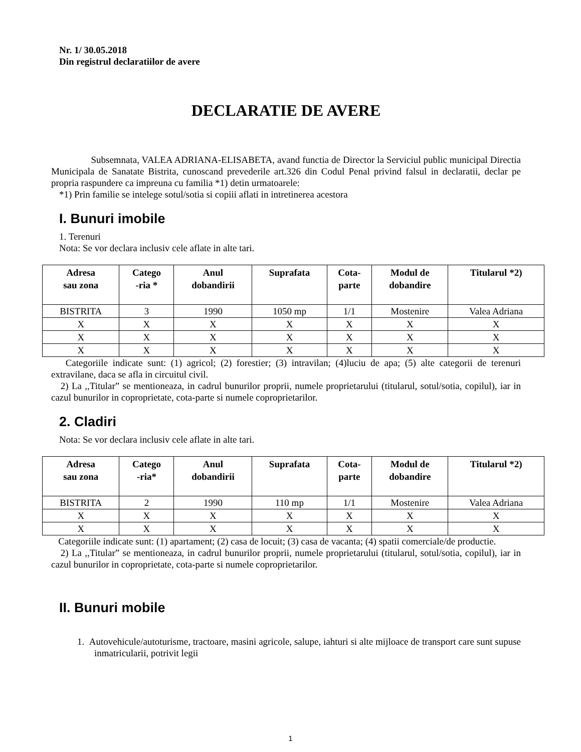Nr. 1/ 30.05.2018
Din registrul declaratiilor de avere
DECLARATIE DE AVERE
Subsemnata, VALEA ADRIANA-ELISABETA, avand functia de Director la Serviciul public municipal Directia Municipala de Sanatate Bistrita, cunoscand prevederile art.326 din Codul Penal privind falsul in declaratii, declar pe propria raspundere ca impreuna cu familia *1) detin urmatoarele:
*1) Prin familie se intelege sotul/sotia si copiii aflati in intretinerea acestora
I. Bunuri imobile
1. Terenuri
Nota: Se vor declara inclusiv cele aflate in alte tari.
| Adresa sau zona | Catego -ria * | Anul dobandirii | Suprafata | Cota- parte | Modul de dobandire | Titularul *2) |
| --- | --- | --- | --- | --- | --- | --- |
| BISTRITA | 3 | 1990 | 1050 mp | 1/1 | Mostenire | Valea Adriana |
| X | X | X | X | X | X | X |
| X | X | X | X | X | X | X |
| X | X | X | X | X | X | X |
Categoriile indicate sunt: (1) agricol; (2) forestier; (3) intravilan; (4)luciu de apa; (5) alte categorii de terenuri extravilane, daca se afla in circuitul civil.
2) La ,,Titular” se mentioneaza, in cadrul bunurilor proprii, numele proprietarului (titularul, sotul/sotia, copilul), iar in cazul bunurilor in coproprietate, cota-parte si numele coproprietarilor.
2. Cladiri
Nota: Se vor declara inclusiv cele aflate in alte tari.
| Adresa sau zona | Catego -ria* | Anul dobandirii | Suprafata | Cota- parte | Modul de dobandire | Titularul *2) |
| --- | --- | --- | --- | --- | --- | --- |
| BISTRITA | 2 | 1990 | 110 mp | 1/1 | Mostenire | Valea Adriana |
| X | X | X | X | X | X | X |
| X | X | X | X | X | X | X |
Categoriile indicate sunt: (1) apartament; (2) casa de locuit; (3) casa de vacanta; (4) spatii comerciale/de productie.
2) La ,,Titular” se mentioneaza, in cadrul bunurilor proprii, numele proprietarului (titularul, sotul/sotia, copilul), iar in cazul bunurilor in coproprietate, cota-parte si numele coproprietarilor.
II. Bunuri mobile
1. Autovehicule/autoturisme, tractoare, masini agricole, salupe, iahturi si alte mijloace de transport care sunt supuse inmatricularii, potrivit legii
1